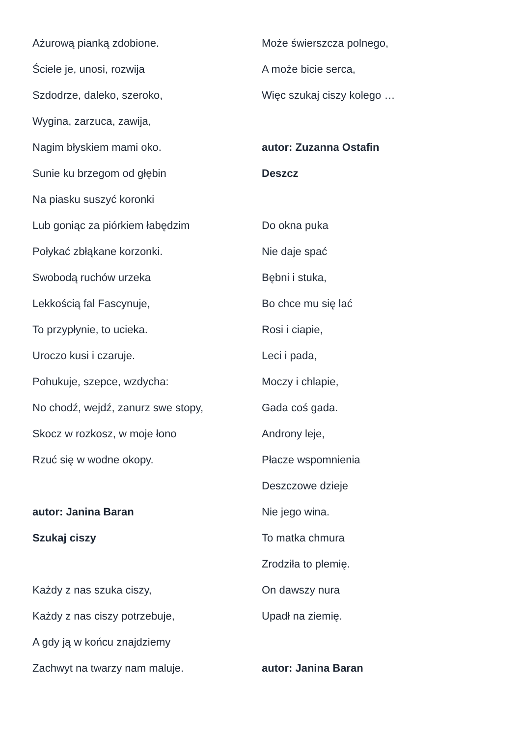Ażurową pianką zdobione.
Ściele je, unosi, rozwija
Szdodrze, daleko, szeroko,
Wygina, zarzuca, zawija,
Nagim błyskiem mami oko.
Sunie ku brzegom od głębin
Na piasku suszyć koronki
Lub goniąc za piórkiem łabędzim
Połykać zbłąkane korzonki.
Swobodą ruchów urzeka
Lekkością fal Fascynuje,
To przypłynie, to ucieka.
Uroczo kusi i czaruje.
Pohukuje, szepce, wzdycha:
No chodź, wejdź, zanurz swe stopy,
Skocz w rozkosz, w moje łono
Rzuć się w wodne okopy.
autor: Janina Baran
Szukaj ciszy
Każdy z nas szuka ciszy,
Każdy z nas ciszy potrzebuje,
A gdy ją w końcu znajdziemy
Zachwyt na twarzy nam maluje.
Może świerszcza polnego,
A może bicie serca,
Więc szukaj ciszy kolego …
autor: Zuzanna Ostafin
Deszcz
Do okna puka
Nie daje spać
Bębni i stuka,
Bo chce mu się lać
Rosi i ciapie,
Leci i pada,
Moczy i chlapie,
Gada coś gada.
Androny leje,
Płacze wspomnienia
Deszczowe dzieje
Nie jego wina.
To matka chmura
Zrodziła to plemię.
On dawszy nura
Upadł na ziemię.
autor: Janina Baran